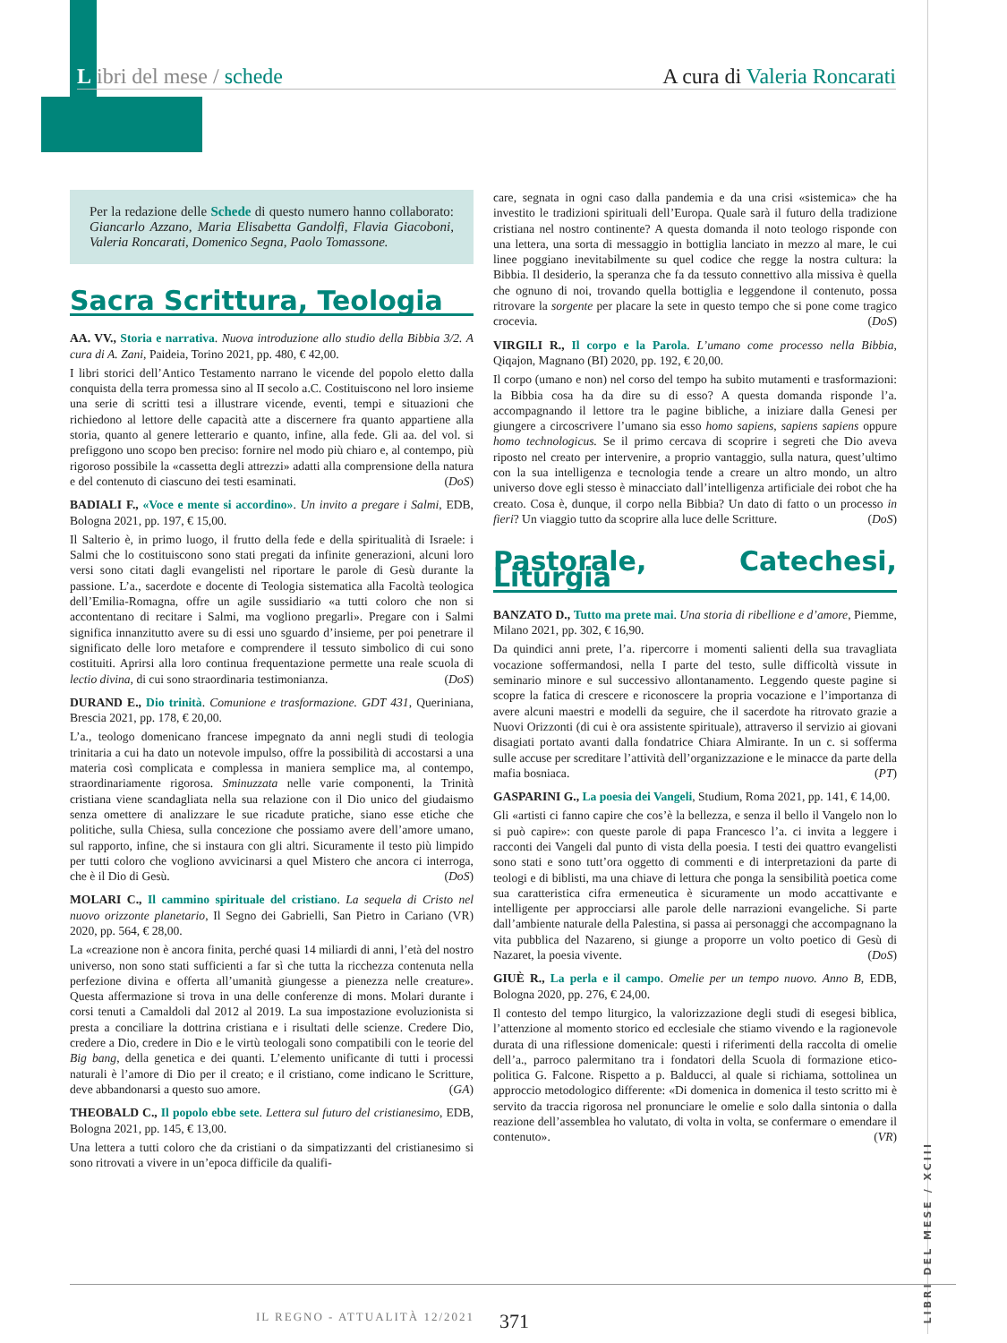L ibri del mese / schede A cura di Valeria Roncarati
Per la redazione delle Schede di questo numero hanno collaborato: Giancarlo Azzano, Maria Elisabetta Gandolfi, Flavia Giacoboni, Valeria Roncarati, Domenico Segna, Paolo Tomassone.
Sacra Scrittura, Teologia
AA. VV., Storia e narrativa. Nuova introduzione allo studio della Bibbia 3/2. A cura di A. Zani, Paideia, Torino 2021, pp. 480, € 42,00.
I libri storici dell’Antico Testamento narrano le vicende del popolo eletto dalla conquista della terra promessa sino al II secolo a.C. Costituiscono nel loro insieme una serie di scritti tesi a illustrare vicende, eventi, tempi e situazioni che richiedono al lettore delle capacità atte a discernere fra quanto appartiene alla storia, quanto al genere letterario e quanto, infine, alla fede. Gli aa. del vol. si prefiggono uno scopo ben preciso: fornire nel modo più chiaro e, al contempo, più rigoroso possibile la «cassetta degli attrezzi» adatti alla comprensione della natura e del contenuto di ciascuno dei testi esaminati. (DoS)
BADIALI F., «Voce e mente si accordino». Un invito a pregare i Salmi, EDB, Bologna 2021, pp. 197, € 15,00.
Il Salterio è, in primo luogo, il frutto della fede e della spiritualità di Israele: i Salmi che lo costituiscono sono stati pregati da infinite generazioni, alcuni loro versi sono citati dagli evangelisti nel riportare le parole di Gesù durante la passione. L’a., sacerdote e docente di Teologia sistematica alla Facoltà teologica dell’Emilia-Romagna, offre un agile sussidiario «a tutti coloro che non si accontentano di recitare i Salmi, ma vogliono pregarli». Pregare con i Salmi significa innanzitutto avere su di essi uno sguardo d’insieme, per poi penetrare il significato delle loro metafore e comprendere il tessuto simbolico di cui sono costituiti. Aprirsi alla loro continua frequentazione permette una reale scuola di lectio divina, di cui sono straordinaria testimonianza. (DoS)
DURAND E., Dio trinità. Comunione e trasformazione. GDT 431, Queriniana, Brescia 2021, pp. 178, € 20,00.
L’a., teologo domenicano francese impegnato da anni negli studi di teologia trinitaria a cui ha dato un notevole impulso, offre la possibilità di accostarsi a una materia così complicata e complessa in maniera semplice ma, al contempo, straordinariamente rigorosa. Sminuzzata nelle varie componenti, la Trinità cristiana viene scandagliata nella sua relazione con il Dio unico del giudaismo senza omettere di analizzare le sue ricadute pratiche, siano esse etiche che politiche, sulla Chiesa, sulla concezione che possiamo avere dell’amore umano, sul rapporto, infine, che si instaura con gli altri. Sicuramente il testo più limpido per tutti coloro che vogliono avvicinarsi a quel Mistero che ancora ci interroga, che è il Dio di Gesù. (DoS)
MOLARI C., Il cammino spirituale del cristiano. La sequela di Cristo nel nuovo orizzonte planetario, Il Segno dei Gabrielli, San Pietro in Cariano (VR) 2020, pp. 564, € 28,00.
La «creazione non è ancora finita, perché quasi 14 miliardi di anni, l’età del nostro universo, non sono stati sufficienti a far sì che tutta la ricchezza contenuta nella perfezione divina e offerta all’umanità giungesse a pienezza nelle creature». Questa affermazione si trova in una delle conferenze di mons. Molari durante i corsi tenuti a Camaldoli dal 2012 al 2019. La sua impostazione evoluzionista si presta a conciliare la dottrina cristiana e i risultati delle scienze. Credere Dio, credere a Dio, credere in Dio e le virtù teologali sono compatibili con le teorie del Big bang, della genetica e dei quanti. L’elemento unificante di tutti i processi naturali è l’amore di Dio per il creato; e il cristiano, come indicano le Scritture, deve abbandonarsi a questo suo amore. (GA)
THEOBALD C., Il popolo ebbe sete. Lettera sul futuro del cristianesimo, EDB, Bologna 2021, pp. 145, € 13,00.
Una lettera a tutti coloro che da cristiani o da simpatizzanti del cristianesimo si sono ritrovati a vivere in un’epoca difficile da qualifi-
care, segnata in ogni caso dalla pandemia e da una crisi «sistemica» che ha investito le tradizioni spirituali dell’Europa. Quale sarà il futuro della tradizione cristiana nel nostro continente? A questa domanda il noto teologo risponde con una lettera, una sorta di messaggio in bottiglia lanciato in mezzo al mare, le cui linee poggiano inevitabilmente su quel codice che regge la nostra cultura: la Bibbia. Il desiderio, la speranza che fa da tessuto connettivo alla missiva è quella che ognuno di noi, trovando quella bottiglia e leggendone il contenuto, possa ritrovare la sorgente per placare la sete in questo tempo che si pone come tragico crocevia. (DoS)
VIRGILI R., Il corpo e la Parola. L’umano come processo nella Bibbia, Qiqajon, Magnano (BI) 2020, pp. 192, € 20,00.
Il corpo (umano e non) nel corso del tempo ha subito mutamenti e trasformazioni: la Bibbia cosa ha da dire su di esso? A questa domanda risponde l’a. accompagnando il lettore tra le pagine bibliche, a iniziare dalla Genesi per giungere a circoscrivere l’umano sia esso homo sapiens, sapiens sapiens oppure homo technologicus. Se il primo cercava di scoprire i segreti che Dio aveva riposto nel creato per intervenire, a proprio vantaggio, sulla natura, quest’ultimo con la sua intelligenza e tecnologia tende a creare un altro mondo, un altro universo dove egli stesso è minacciato dall’intelligenza artificiale dei robot che ha creato. Cosa è, dunque, il corpo nella Bibbia? Un dato di fatto o un processo in fieri? Un viaggio tutto da scoprire alla luce delle Scritture. (DoS)
Pastorale, Catechesi, Liturgia
BANZATO D., Tutto ma prete mai. Una storia di ribellione e d’amore, Piemme, Milano 2021, pp. 302, € 16,90.
Da quindici anni prete, l’a. ripercorre i momenti salienti della sua travagliata vocazione soffermandosi, nella I parte del testo, sulle difficoltà vissute in seminario minore e sul successivo allontanamento. Leggendo queste pagine si scopre la fatica di crescere e riconoscere la propria vocazione e l’importanza di avere alcuni maestri e modelli da seguire, che il sacerdote ha ritrovato grazie a Nuovi Orizzonti (di cui è ora assistente spirituale), attraverso il servizio ai giovani disagiati portato avanti dalla fondatrice Chiara Almirante. In un c. si sofferma sulle accuse per screditare l’attività dell’organizzazione e le minacce da parte della mafia bosniaca. (PT)
GASPARINI G., La poesia dei Vangeli, Studium, Roma 2021, pp. 141, € 14,00.
Gli «artisti ci fanno capire che cos’è la bellezza, e senza il bello il Vangelo non lo si può capire»: con queste parole di papa Francesco l’a. ci invita a leggere i racconti dei Vangeli dal punto di vista della poesia. I testi dei quattro evangelisti sono stati e sono tutt’ora oggetto di commenti e di interpretazioni da parte di teologi e di biblisti, ma una chiave di lettura che ponga la sensibilità poetica come sua caratteristica cifra ermeneutica è sicuramente un modo accattivante e intelligente per approcciarsi alle parole delle narrazioni evangeliche. Si parte dall’ambiente naturale della Palestina, si passa ai personaggi che accompagnano la vita pubblica del Nazareno, si giunge a proporre un volto poetico di Gesù di Nazaret, la poesia vivente. (DoS)
GIUÈ R., La perla e il campo. Omelie per un tempo nuovo. Anno B, EDB, Bologna 2020, pp. 276, € 24,00.
Il contesto del tempo liturgico, la valorizzazione degli studi di esegesi biblica, l’attenzione al momento storico ed ecclesiale che stiamo vivendo e la ragionevole durata di una riflessione domenicale: questi i riferimenti della raccolta di omelie dell’a., parroco palermitano tra i fondatori della Scuola di formazione etico-politica G. Falcone. Rispetto a p. Balducci, al quale si richiama, sottolinea un approccio metodologico differente: «Di domenica in domenica il testo scritto mi è servito da traccia rigorosa nel pronunciare le omelie e solo dalla sintonia o dalla reazione dell’assemblea ho valutato, di volta in volta, se confermare o emendare il contenuto». (VR)
LIBRI DEL MESE / XCIII
IL REGNO - ATTUALITÀ 12/2021 371